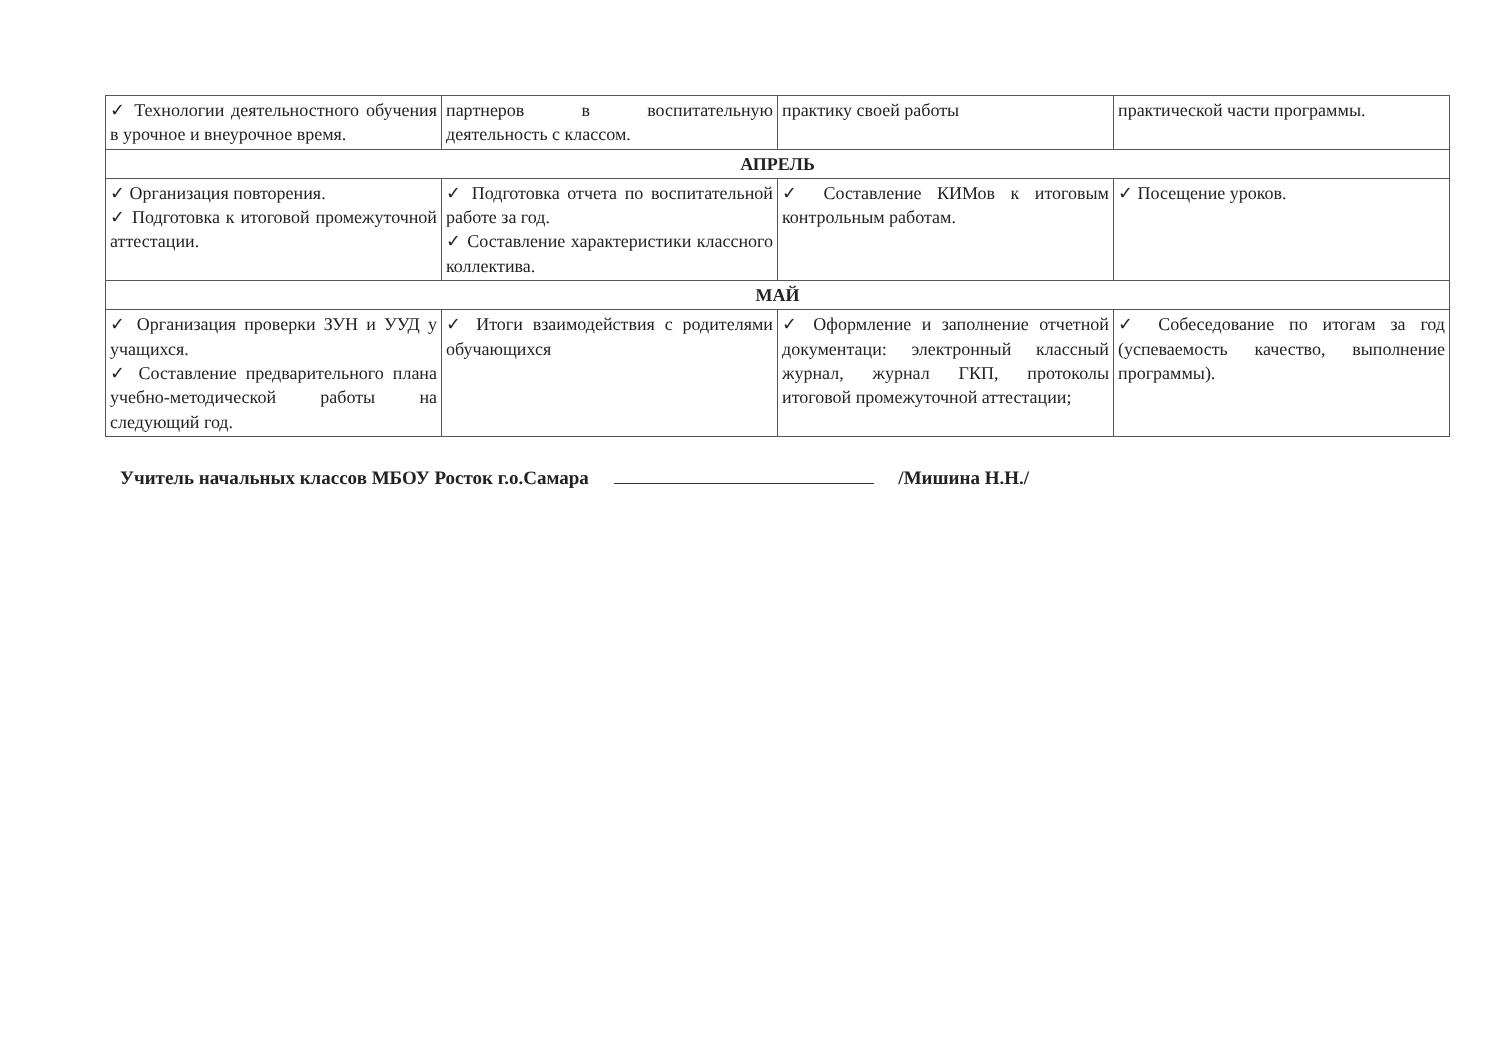| ✓ Технологии деятельностного обучения в урочное и внеурочное время. | партнеров в воспитательную деятельность с классом. | практику своей работы | практической части программы. |
| АПРЕЛЬ | | | |
| ✓ Организация повторения. ✓ Подготовка к итоговой промежуточной аттестации. | ✓ Подготовка отчета по воспитательной работе за год. ✓ Составление характеристики классного коллектива. | ✓ Составление КИМов к итоговым контрольным работам. | ✓ Посещение уроков. |
| МАЙ | | | |
| ✓ Организация проверки ЗУН и УУД у учащихся. ✓ Составление предварительного плана учебно-методической работы на следующий год. | ✓ Итоги взаимодействия с родителями обучающихся | ✓ Оформление и заполнение отчетной документаци: электронный классный журнал, журнал ГКП, протоколы итоговой промежуточной аттестации; | ✓ Собеседование по итогам за год (успеваемость качество, выполнение программы). |
Учитель начальных классов МБОУ Росток г.о.Самара /Мишина Н.Н./